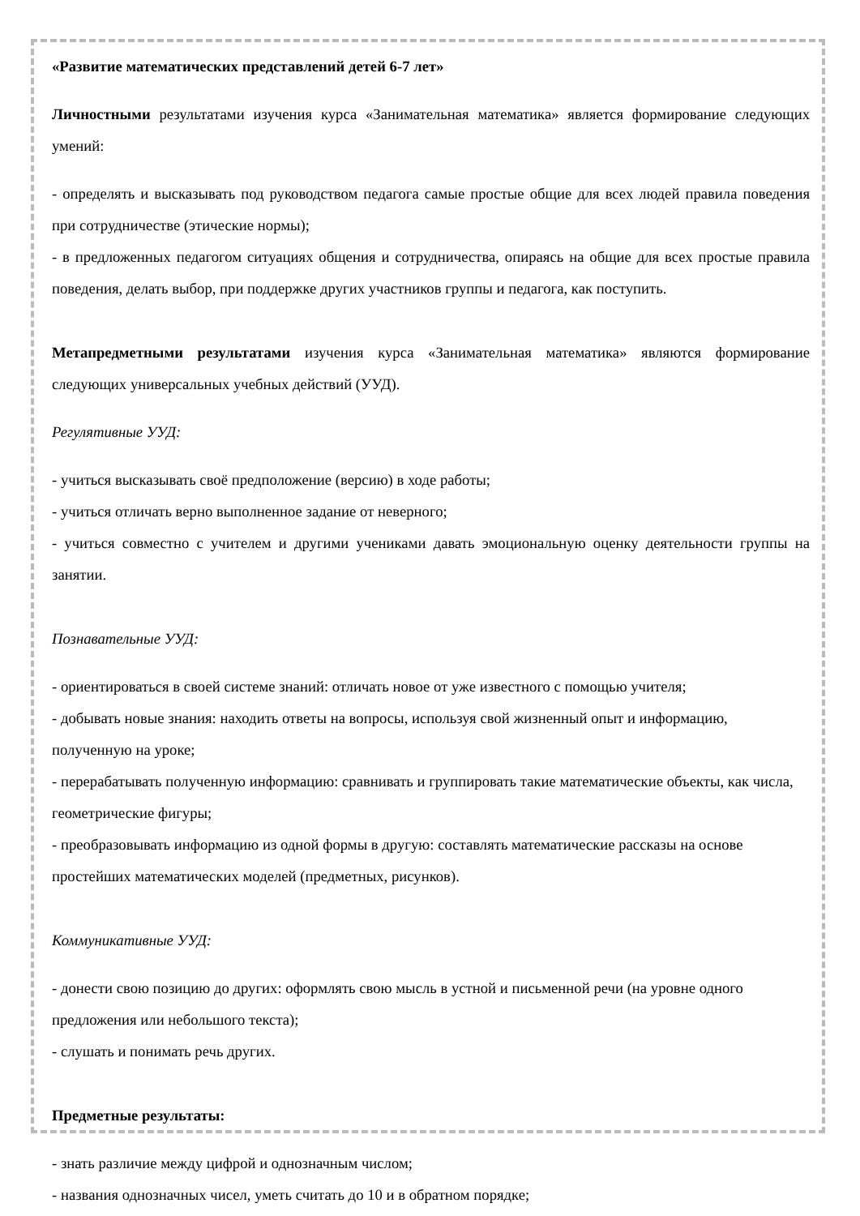«Развитие математических представлений детей 6-7 лет»
Личностными результатами изучения курса «Занимательная математика» является формирование следующих умений:
- определять и высказывать под руководством педагога самые простые общие для всех людей правила поведения при сотрудничестве (этические нормы);
- в предложенных педагогом ситуациях общения и сотрудничества, опираясь на общие для всех простые правила поведения, делать выбор, при поддержке других участников группы и педагога, как поступить.
Метапредметными результатами изучения курса «Занимательная математика» являются формирование следующих универсальных учебных действий (УУД).
Регулятивные УУД:
- учиться высказывать своё предположение (версию) в ходе работы;
- учиться отличать верно выполненное задание от неверного;
- учиться совместно с учителем и другими учениками давать эмоциональную оценку деятельности группы на занятии.
Познавательные УУД:
- ориентироваться в своей системе знаний: отличать новое от уже известного с помощью учителя;
- добывать новые знания: находить ответы на вопросы, используя свой жизненный опыт и информацию, полученную на уроке;
- перерабатывать полученную информацию: сравнивать и группировать такие математические объекты, как числа, геометрические фигуры;
- преобразовывать информацию из одной формы в другую: составлять математические рассказы на основе простейших математических моделей (предметных, рисунков).
Коммуникативные УУД:
- донести свою позицию до других: оформлять свою мысль в устной и письменной речи (на уровне одного предложения или небольшого текста);
- слушать и понимать речь других.
Предметные результаты:
- знать различие между цифрой и однозначным числом;
- названия однозначных чисел, уметь считать до 10 и в обратном порядке;